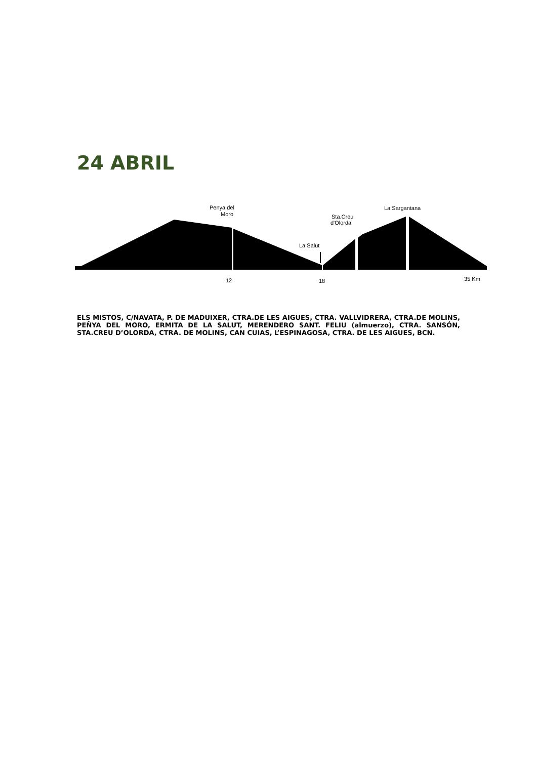24 ABRIL
Penya del
Moro
Sta.Creu
d'Olorda
La Sargantana
La Salut
12
18
35 Km
ELS MISTOS, C/NAVATA, P. DE MADUIXER, CTRA.DE LES AIGUES, CTRA. VALLVIDRERA, CTRA.DE MOLINS, PEÑYA DEL MORO, ERMITA DE LA SALUT, MERENDERO SANT. FELIU (almuerzo), CTRA. SANSÓN, STA.CREU D’OLORDA, CTRA. DE MOLINS, CAN CUIAS, L’ESPINAGOSA, CTRA. DE LES AIGUES, BCN.